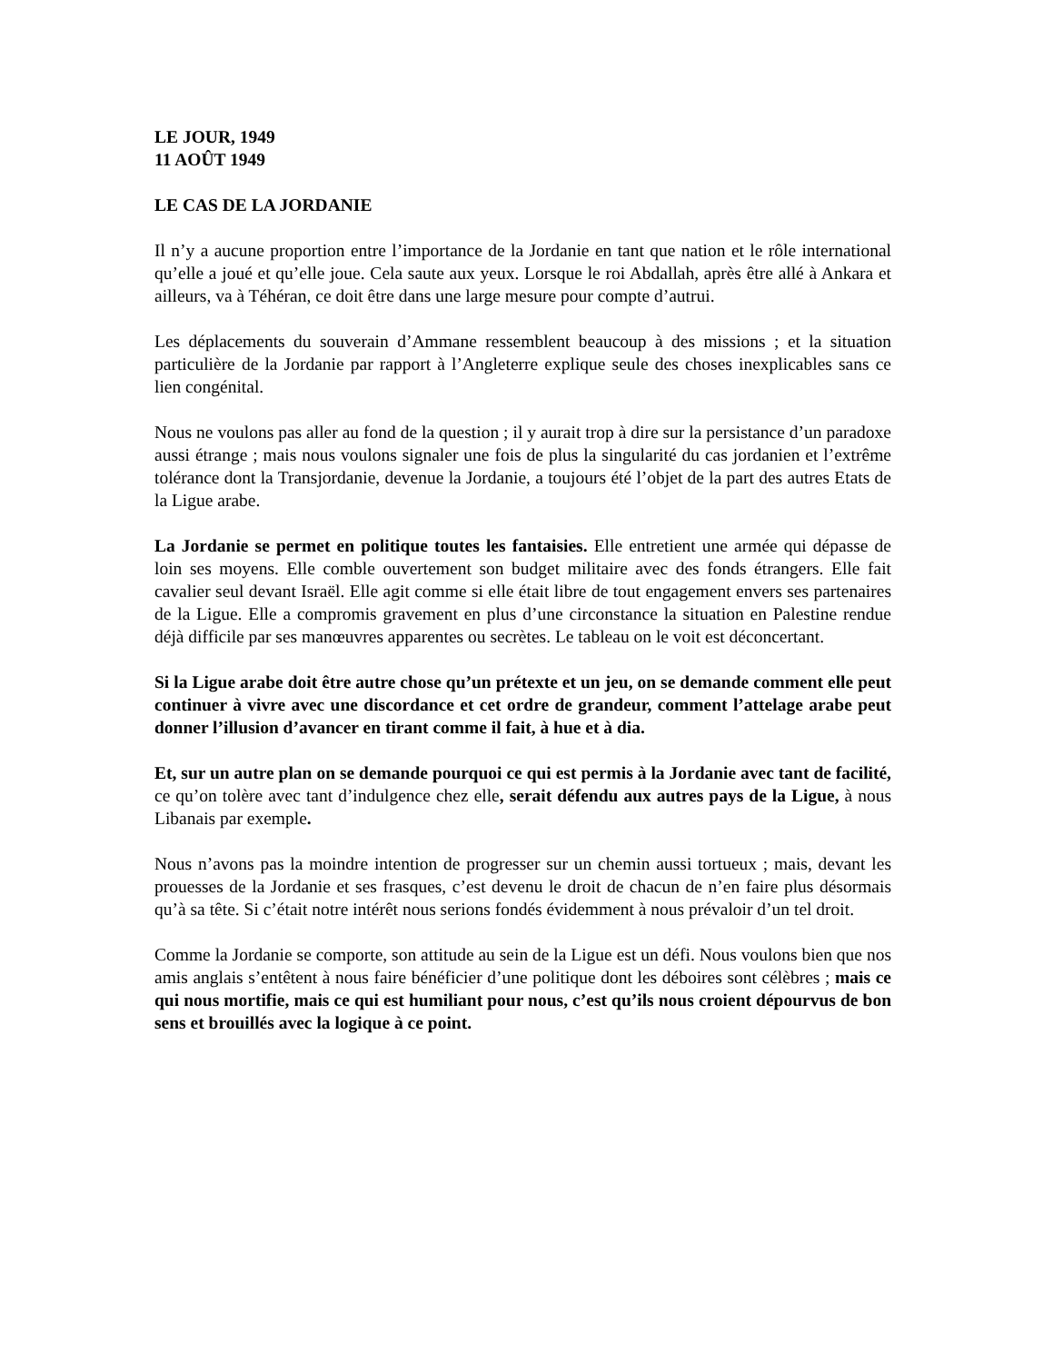LE JOUR, 1949
11 AOÛT 1949
LE CAS DE LA JORDANIE
Il n’y a aucune proportion entre l’importance de la Jordanie en tant que nation et le rôle international qu’elle a joué et qu’elle joue. Cela saute aux yeux. Lorsque le roi Abdallah, après être allé à Ankara et ailleurs, va à Téhéran, ce doit être dans une large mesure pour compte d’autrui.
Les déplacements du souverain d’Ammane ressemblent beaucoup à des missions ; et la situation particulière de la Jordanie par rapport à l’Angleterre explique seule des choses inexplicables sans ce lien congénital.
Nous ne voulons pas aller au fond de la question ; il y aurait trop à dire sur la persistance d’un paradoxe aussi étrange ; mais nous voulons signaler une fois de plus la singularité du cas jordanien et l’extrême tolérance dont la Transjordanie, devenue la Jordanie, a toujours été l’objet de la part des autres Etats de la Ligue arabe.
La Jordanie se permet en politique toutes les fantaisies. Elle entretient une armée qui dépasse de loin ses moyens. Elle comble ouvertement son budget militaire avec des fonds étrangers. Elle fait cavalier seul devant Israël. Elle agit comme si elle était libre de tout engagement envers ses partenaires de la Ligue. Elle a compromis gravement en plus d’une circonstance la situation en Palestine rendue déjà difficile par ses manœuvres apparentes ou secrètes. Le tableau on le voit est déconcertant.
Si la Ligue arabe doit être autre chose qu’un prétexte et un jeu, on se demande comment elle peut continuer à vivre avec une discordance et cet ordre de grandeur, comment l’attelage arabe peut donner l’illusion d’avancer en tirant comme il fait, à hue et à dia.
Et, sur un autre plan on se demande pourquoi ce qui est permis à la Jordanie avec tant de facilité, ce qu’on tolère avec tant d’indulgence chez elle, serait défendu aux autres pays de la Ligue, à nous Libanais par exemple.
Nous n’avons pas la moindre intention de progresser sur un chemin aussi tortueux ; mais, devant les prouesses de la Jordanie et ses frasques, c’est devenu le droit de chacun de n’en faire plus désormais qu’à sa tête. Si c’était notre intérêt nous serions fondés évidemment à nous prévaloir d’un tel droit.
Comme la Jordanie se comporte, son attitude au sein de la Ligue est un défi. Nous voulons bien que nos amis anglais s’entêtent à nous faire bénéficier d’une politique dont les déboires sont célèbres ; mais ce qui nous mortifie, mais ce qui est humiliant pour nous, c’est qu’ils nous croient dépourvus de bon sens et brouillés avec la logique à ce point.